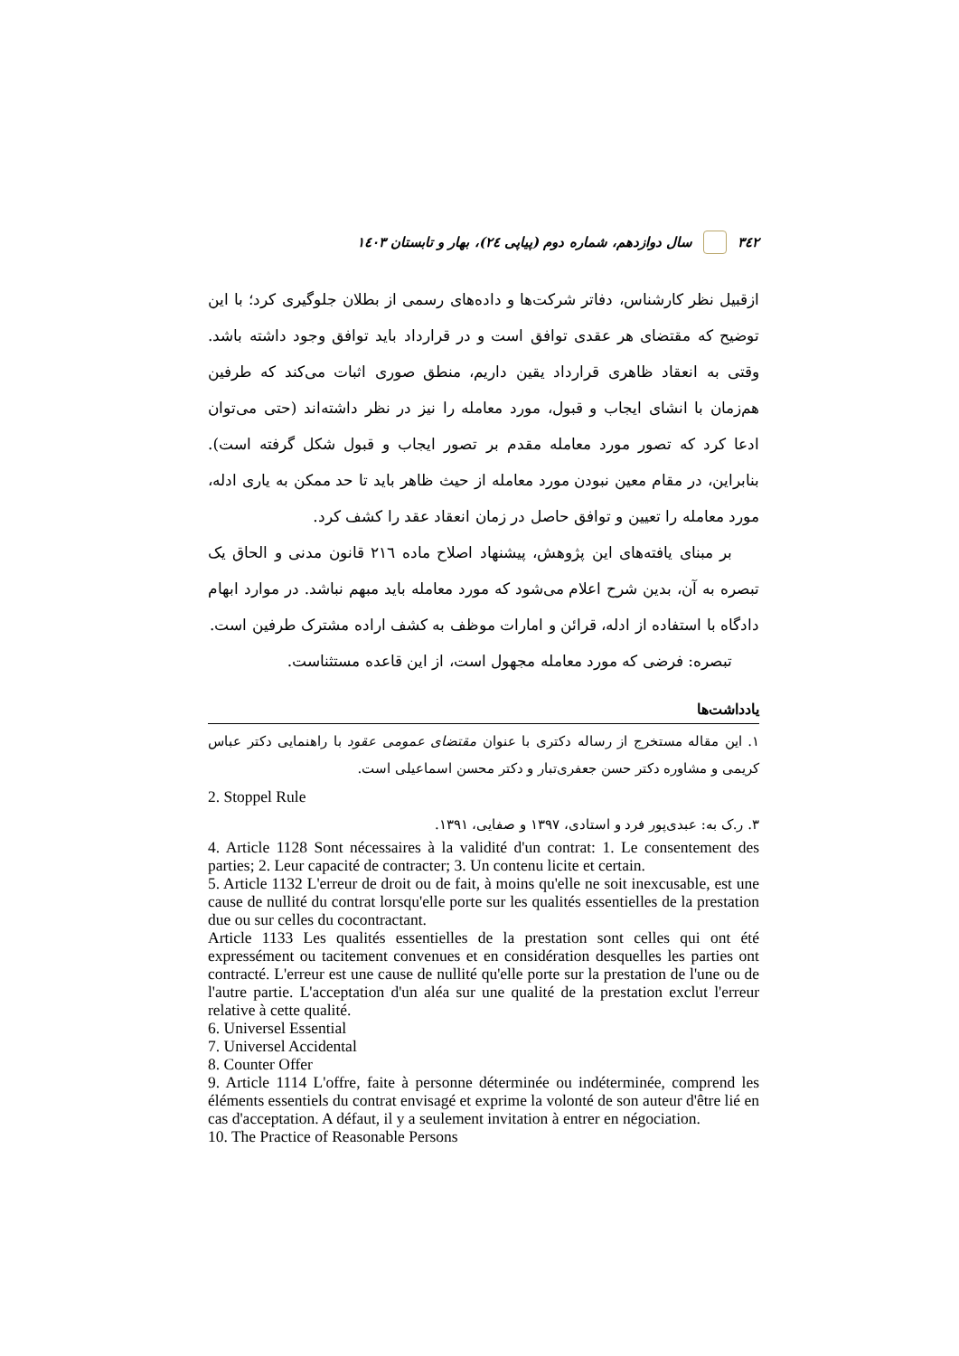٣٤٢ سال دوازدهم، شماره دوم (پیاپی ٢٤)، بهار و تابستان ١٤٠٣
ازقبیل نظر کارشناس، دفاتر شرکت‌ها و داده‌های رسمی از بطلان جلوگیری کرد؛ با این توضیح که مقتضای هر عقدی توافق است و در قرارداد باید توافق وجود داشته باشد. وقتی به انعقاد ظاهری قرارداد یقین داریم، منطق صوری اثبات می‌کند که طرفین هم‌زمان با انشای ایجاب و قبول، مورد معامله را نیز در نظر داشته‌اند (حتی می‌توان ادعا کرد که تصور مورد معامله مقدم بر تصور ایجاب و قبول شکل گرفته است). بنابراین، در مقام معین نبودن مورد معامله از حیث ظاهر باید تا حد ممکن به یاری ادله، مورد معامله را تعیین و توافق حاصل در زمان انعقاد عقد را کشف کرد.
بر مبنای یافته‌های این پژوهش، پیشنهاد اصلاح ماده ٢١٦ قانون مدنی و الحاق یک تبصره به آن، بدین شرح اعلام می‌شود که مورد معامله باید مبهم نباشد. در موارد ابهام دادگاه با استفاده از ادله، قرائن و امارات موظف به کشف اراده مشترک طرفین است.
تبصره: فرضی که مورد معامله مجهول است، از این قاعده مستثناست.
یادداشت‌ها
۱. این مقاله مستخرج از رساله دکتری با عنوان مقتضای عمومی عقود با راهنمایی دکتر عباس کریمی و مشاوره دکتر حسن جعفری‌تبار و دکتر محسن اسماعیلی است.
2. Stoppel Rule
۳. ر.ک به: عبدی‌پور فرد و استادی، ۱۳۹۷ و صفایی، ۱۳۹۱.
4. Article 1128 Sont nécessaires à la validité d'un contrat: 1. Le consentement des parties; 2. Leur capacité de contracter; 3. Un contenu licite et certain.
5. Article 1132 L'erreur de droit ou de fait, à moins qu'elle ne soit inexcusable, est une cause de nullité du contrat lorsqu'elle porte sur les qualités essentielles de la prestation due ou sur celles du cocontractant.
Article 1133 Les qualités essentielles de la prestation sont celles qui ont été expressément ou tacitement convenues et en considération desquelles les parties ont contracté. L'erreur est une cause de nullité qu'elle porte sur la prestation de l'une ou de l'autre partie. L'acceptation d'un aléa sur une qualité de la prestation exclut l'erreur relative à cette qualité.
6. Universel Essential
7. Universel Accidental
8. Counter Offer
9. Article 1114 L'offre, faite à personne déterminée ou indéterminée, comprend les éléments essentiels du contrat envisagé et exprime la volonté de son auteur d'être lié en cas d'acceptation. A défaut, il y a seulement invitation à entrer en négociation.
10. The Practice of Reasonable Persons